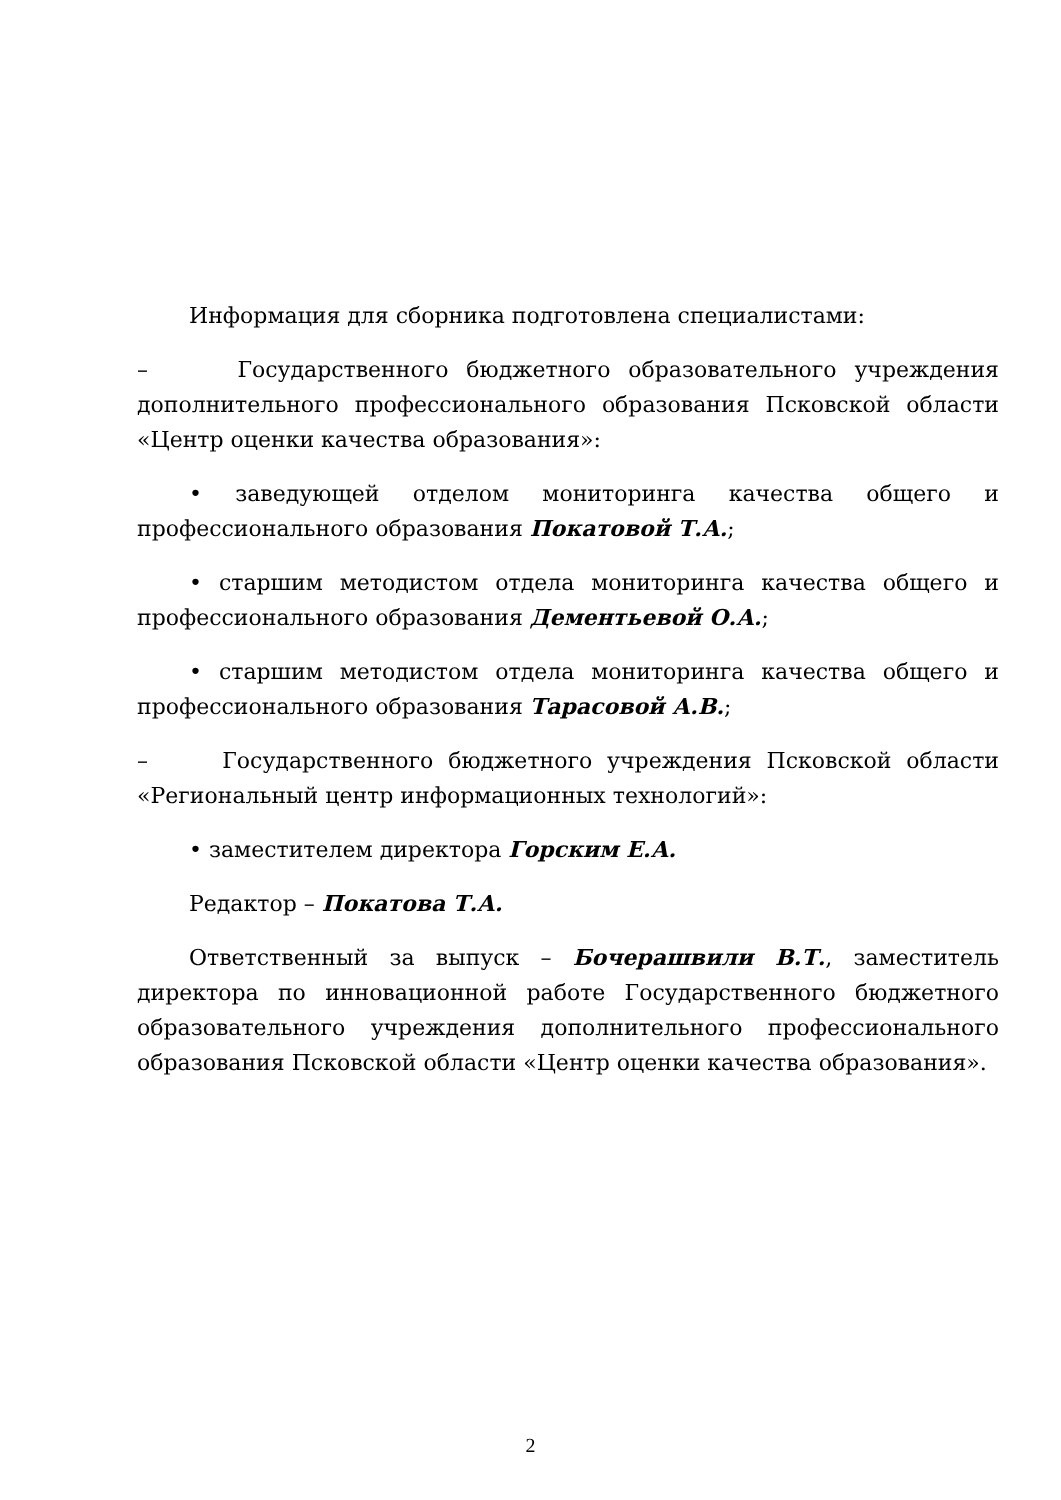Информация для сборника подготовлена специалистами:
– Государственного бюджетного образовательного учреждения дополнительного профессионального образования Псковской области «Центр оценки качества образования»:
• заведующей отделом мониторинга качества общего и профессионального образования Покатовой Т.А.;
• старшим методистом отдела мониторинга качества общего и профессионального образования Дементьевой О.А.;
• старшим методистом отдела мониторинга качества общего и профессионального образования Тарасовой А.В.;
– Государственного бюджетного учреждения Псковской области «Региональный центр информационных технологий»:
• заместителем директора Горским Е.А.
Редактор – Покатова Т.А.
Ответственный за выпуск – Бочерашвили В.Т., заместитель директора по инновационной работе Государственного бюджетного образовательного учреждения дополнительного профессионального образования Псковской области «Центр оценки качества образования».
2